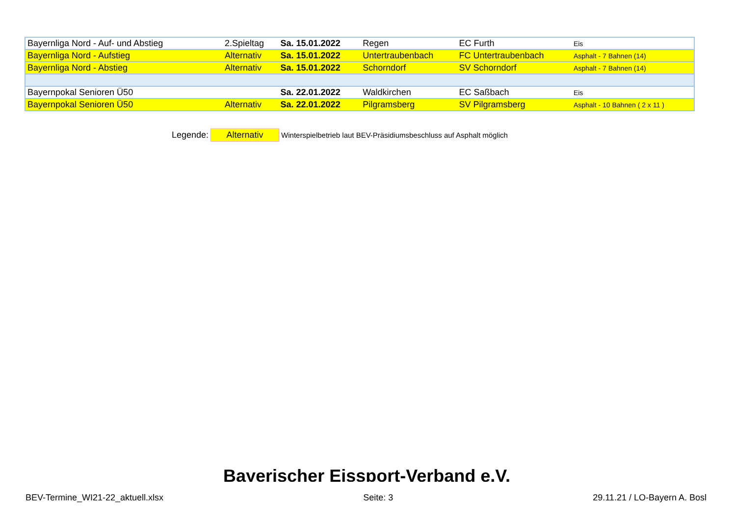| Bayernliga Nord - Auf- und Abstieg | 2.Spieltag | Sa. 15.01.2022 | Regen | EC Furth | Eis |
| Bayernliga Nord - Aufstieg | Alternativ | Sa. 15.01.2022 | Untertraubenbach | FC Untertraubenbach | Asphalt - 7 Bahnen (14) |
| Bayernliga Nord - Abstieg | Alternativ | Sa. 15.01.2022 | Schorndorf | SV Schorndorf | Asphalt - 7 Bahnen (14) |
| Bayernpokal Senioren Ü50 | | Sa. 22.01.2022 | Waldkirchen | EC Saßbach | Eis |
| Bayernpokal Senioren Ü50 | Alternativ | Sa. 22.01.2022 | Pilgramsberg | SV Pilgramsberg | Asphalt - 10 Bahnen ( 2 x 11 ) |
Legende: Alternativ Winterspielbetrieb laut BEV-Präsidiumsbeschluss auf Asphalt möglich
Bayerischer Eissport-Verband e.V.
BEV-Termine_WI21-22_aktuell.xlsx Seite: 3 29.11.21 / LO-Bayern A. Bosl